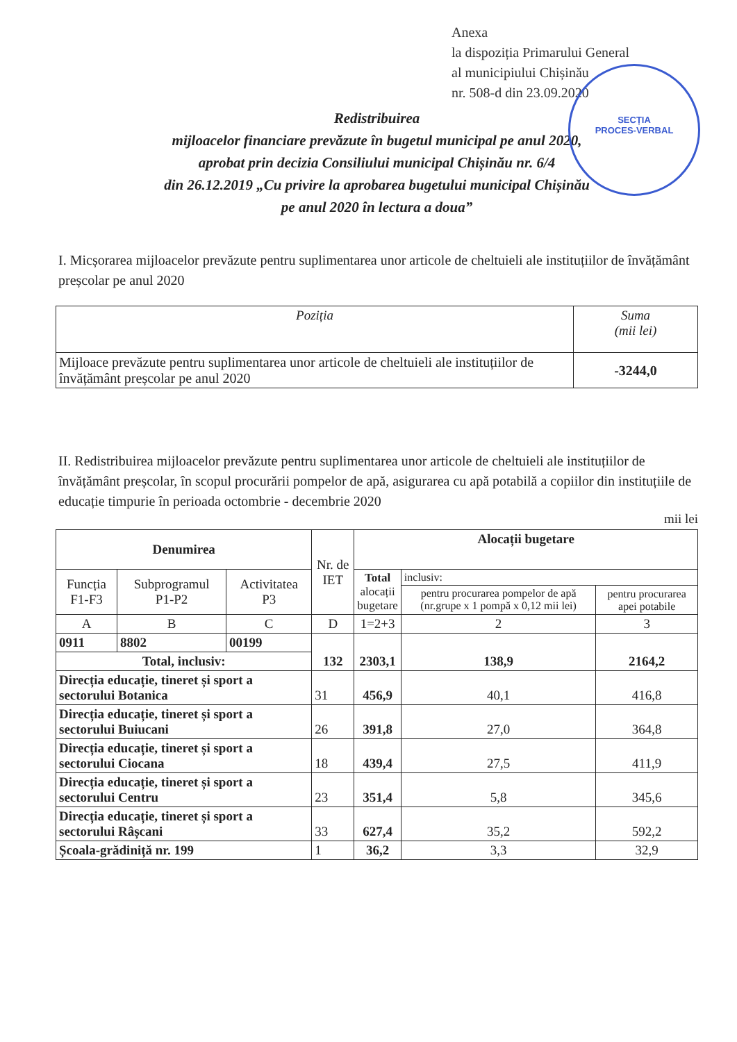SECȚIA
PROCES-VERBAL
Anexa
la dispoziția Primarului General
al municipiului Chișinău
nr. 508-d din 23.09.2020
Redistribuirea
mijloacelor financiare prevăzute în bugetul municipal pe anul 2020,
aprobat prin decizia Consiliului municipal Chișinău nr. 6/4
din 26.12.2019 „Cu privire la aprobarea bugetului municipal Chișinău
pe anul 2020 în lectura a doua”
I. Micșorarea mijloacelor prevăzute pentru suplimentarea unor articole de cheltuieli ale instituțiilor de învățământ preșcolar pe anul 2020
| Poziția | Suma (mii lei) |
| --- | --- |
| Mijloace prevăzute pentru suplimentarea unor articole de cheltuieli ale instituțiilor de învățământ preșcolar pe anul 2020 | -3244,0 |
II. Redistribuirea mijloacelor prevăzute pentru suplimentarea unor articole de cheltuieli ale instituțiilor de învățământ preșcolar, în scopul procurării pompelor de apă, asigurarea cu apă potabilă a copiilor din instituțiile de educație timpurie în perioada octombrie - decembrie 2020
mii lei
| Denumirea | | | Nr. de IET | Alocații bugetare | | |
| Funcția F1-F3 | Subprogramul P1-P2 | Activitatea P3 | | Total alocații bugetare | inclusiv: | |
| | | | | | pentru procurarea pompelor de apă (nr.grupe x 1 pompă x 0,12 mii lei) | pentru procurarea apei potabile |
| A | B | C | D | 1=2+3 | 2 | 3 |
| 0911 | 8802 | 00199 | 132 | 2303,1 | 138,9 | 2164,2 |
| Total, inclusiv: | | | | | | |
| Direcția educație, tineret și sport a sectorului Botanica | | | 31 | 456,9 | 40,1 | 416,8 |
| Direcția educație, tineret și sport a sectorului Buiucani | | | 26 | 391,8 | 27,0 | 364,8 |
| Direcția educație, tineret și sport a sectorului Ciocana | | | 18 | 439,4 | 27,5 | 411,9 |
| Direcția educație, tineret și sport a sectorului Centru | | | 23 | 351,4 | 5,8 | 345,6 |
| Direcția educație, tineret și sport a sectorului Râșcani | | | 33 | 627,4 | 35,2 | 592,2 |
| Școala-grădiniță nr. 199 | | | 1 | 36,2 | 3,3 | 32,9 |